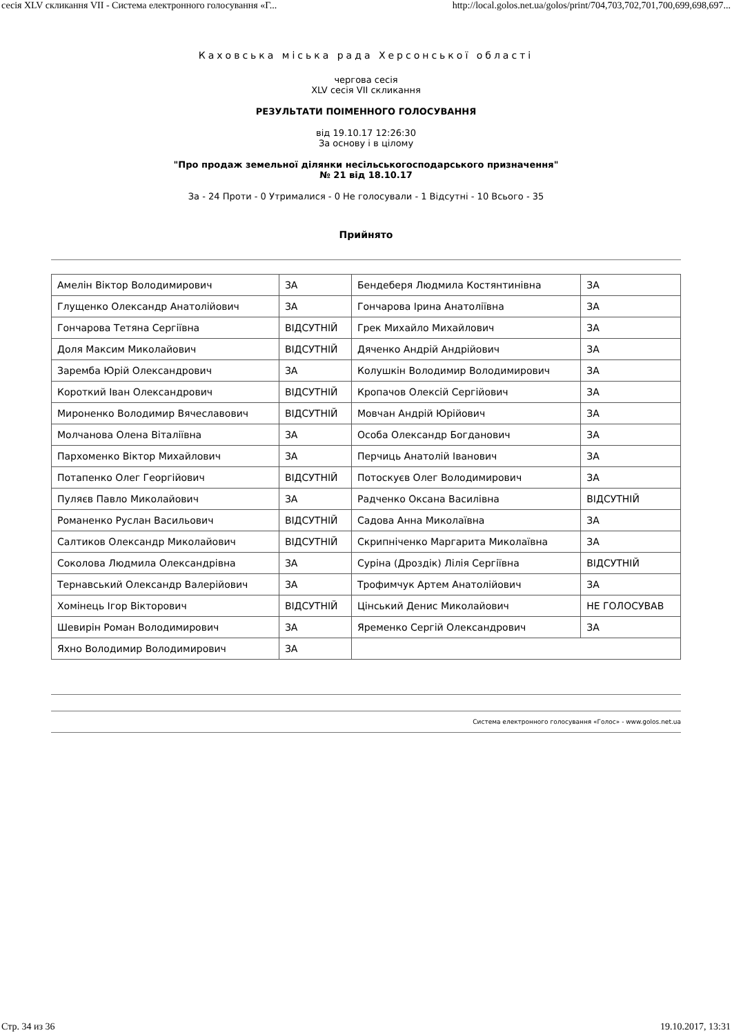сесія XLV скликання VII - Система електронного голосування «Г... http://local.golos.net.ua/golos/print/704,703,702,701,700,699,698,697...
Каховська міська рада Херсонської області
чергова сесія
XLV сесія VII скликання
РЕЗУЛЬТАТИ ПОІМЕННОГО ГОЛОСУВАННЯ
від 19.10.17 12:26:30
За основу і в цілому
"Про продаж земельної ділянки несільськогосподарського призначення"
№ 21 від 18.10.17
За - 24 Проти - 0 Утрималися - 0 Не голосували - 1 Відсутні - 10 Всього - 35
Прийнято
| Амелін Віктор Володимирович | ЗА | Бендеберя Людмила Костянтинівна | ЗА |
| Глущенко Олександр Анатолійович | ЗА | Гончарова Ірина Анатоліївна | ЗА |
| Гончарова Тетяна Сергіївна | ВІДСУТНІЙ | Грек Михайло Михайлович | ЗА |
| Доля Максим Миколайович | ВІДСУТНІЙ | Дяченко Андрій Андрійович | ЗА |
| Заремба Юрій Олександрович | ЗА | Колушкін Володимир Володимирович | ЗА |
| Короткий Іван Олександрович | ВІДСУТНІЙ | Кропачов Олексій Сергійович | ЗА |
| Мироненко Володимир Вячеславович | ВІДСУТНІЙ | Мовчан Андрій Юрійович | ЗА |
| Молчанова Олена Віталіївна | ЗА | Особа Олександр Богданович | ЗА |
| Пархоменко Віктор Михайлович | ЗА | Перчиць Анатолій Іванович | ЗА |
| Потапенко Олег Георгійович | ВІДСУТНІЙ | Потоскуєв Олег Володимирович | ЗА |
| Пуляєв Павло Миколайович | ЗА | Радченко Оксана Василівна | ВІДСУТНІЙ |
| Романенко Руслан Васильович | ВІДСУТНІЙ | Садова Анна Миколаївна | ЗА |
| Салтиков Олександр Миколайович | ВІДСУТНІЙ | Скрипніченко Маргарита Миколаївна | ЗА |
| Соколова Людмила Олександрівна | ЗА | Суріна (Дроздік) Лілія Сергіївна | ВІДСУТНІЙ |
| Тернавський Олександр Валерійович | ЗА | Трофимчук Артем Анатолійович | ЗА |
| Хомінець Ігор Вікторович | ВІДСУТНІЙ | Цінський Денис Миколайович | НЕ ГОЛОСУВАВ |
| Шевирін Роман Володимирович | ЗА | Яременко Сергій Олександрович | ЗА |
| Яхно Володимир Володимирович | ЗА | | |
Система електронного голосування «Голос» - www.golos.net.ua
Стр. 34 из 36 19.10.2017, 13:31